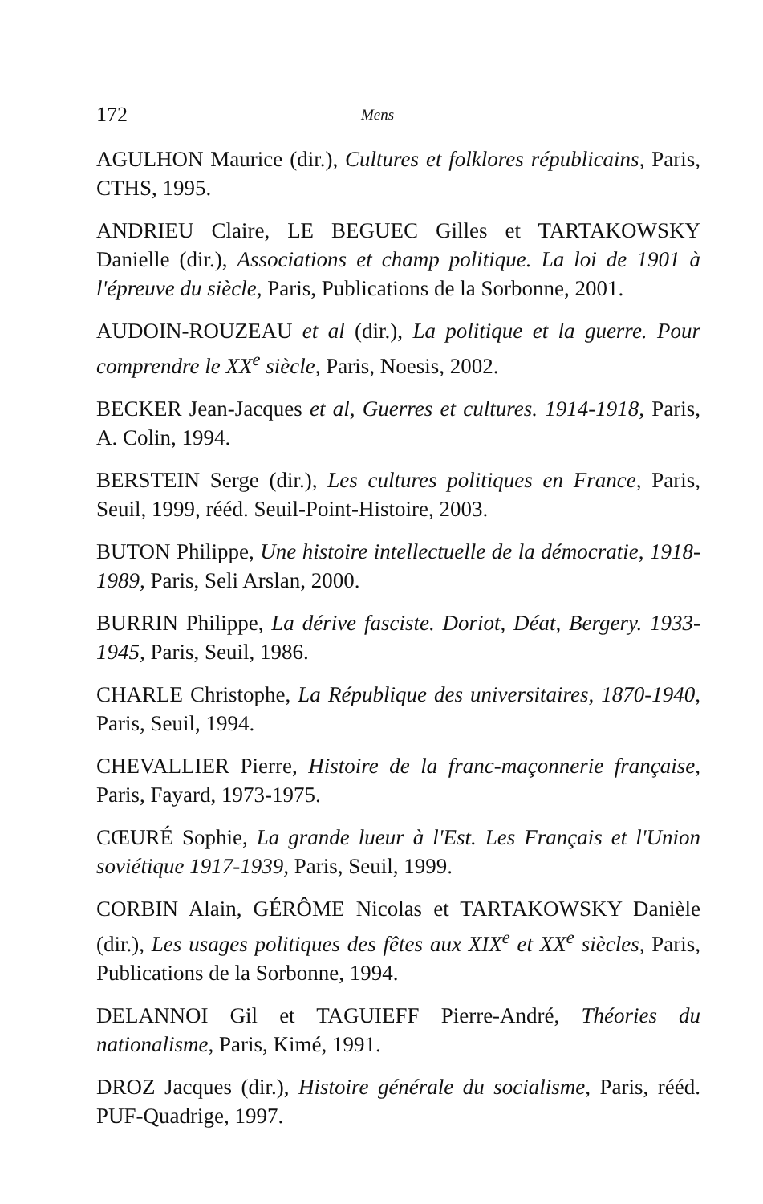172 Mens
AGULHON Maurice (dir.), Cultures et folklores républicains, Paris, CTHS, 1995.
ANDRIEU Claire, LE BEGUEC Gilles et TARTAKOWSKY Danielle (dir.), Associations et champ politique. La loi de 1901 à l'épreuve du siècle, Paris, Publications de la Sorbonne, 2001.
AUDOIN-ROUZEAU et al (dir.), La politique et la guerre. Pour comprendre le XX<sup>e</sup> siècle, Paris, Noesis, 2002.
BECKER Jean-Jacques et al, Guerres et cultures. 1914-1918, Paris, A. Colin, 1994.
BERSTEIN Serge (dir.), Les cultures politiques en France, Paris, Seuil, 1999, rééd. Seuil-Point-Histoire, 2003.
BUTON Philippe, Une histoire intellectuelle de la démocratie, 1918-1989, Paris, Seli Arslan, 2000.
BURRIN Philippe, La dérive fasciste. Doriot, Déat, Bergery. 1933-1945, Paris, Seuil, 1986.
CHARLE Christophe, La République des universitaires, 1870-1940, Paris, Seuil, 1994.
CHEVALLIER Pierre, Histoire de la franc-maçonnerie française, Paris, Fayard, 1973-1975.
CŒURÉ Sophie, La grande lueur à l'Est. Les Français et l'Union soviétique 1917-1939, Paris, Seuil, 1999.
CORBIN Alain, GÉRÔME Nicolas et TARTAKOWSKY Danièle (dir.), Les usages politiques des fêtes aux XIX<sup>e</sup> et XX<sup>e</sup> siècles, Paris, Publications de la Sorbonne, 1994.
DELANNOI Gil et TAGUIEFF Pierre-André, Théories du nationalisme, Paris, Kimé, 1991.
DROZ Jacques (dir.), Histoire générale du socialisme, Paris, rééd. PUF-Quadrige, 1997.